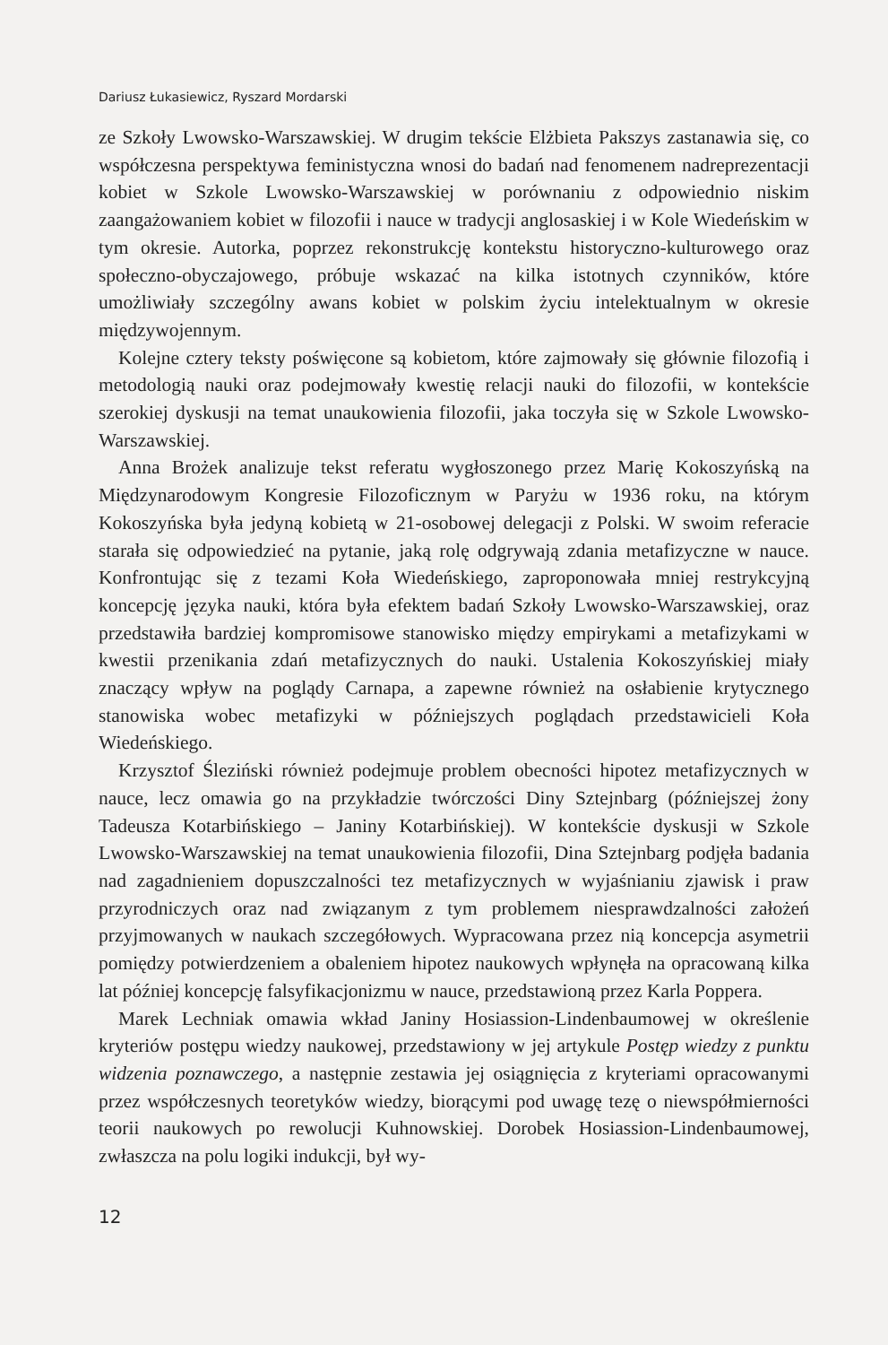Dariusz Łukasiewicz, Ryszard Mordarski
ze Szkoły Lwowsko-Warszawskiej. W drugim tekście Elżbieta Pakszys zastanawia się, co współczesna perspektywa feministyczna wnosi do badań nad fenomenem nadreprezentacji kobiet w Szkole Lwowsko-Warszawskiej w porównaniu z odpowiednio niskim zaangażowaniem kobiet w filozofii i nauce w tradycji anglosaskiej i w Kole Wiedeńskim w tym okresie. Autorka, poprzez rekonstrukcję kontekstu historyczno-kulturowego oraz społeczno-obyczajowego, próbuje wskazać na kilka istotnych czynników, które umożliwiały szczególny awans kobiet w polskim życiu intelektualnym w okresie międzywojennym.
Kolejne cztery teksty poświęcone są kobietom, które zajmowały się głównie filozofią i metodologią nauki oraz podejmowały kwestię relacji nauki do filozofii, w kontekście szerokiej dyskusji na temat unaukowienia filozofii, jaka toczyła się w Szkole Lwowsko-Warszawskiej.
Anna Brożek analizuje tekst referatu wygłoszonego przez Marię Kokoszyńską na Międzynarodowym Kongresie Filozoficznym w Paryżu w 1936 roku, na którym Kokoszyńska była jedyną kobietą w 21-osobowej delegacji z Polski. W swoim referacie starała się odpowiedzieć na pytanie, jaką rolę odgrywają zdania metafizyczne w nauce. Konfrontując się z tezami Koła Wiedeńskiego, zaproponowała mniej restrykcyjną koncepcję języka nauki, która była efektem badań Szkoły Lwowsko-Warszawskiej, oraz przedstawiła bardziej kompromisowe stanowisko między empirykami a metafizykami w kwestii przenikania zdań metafizycznych do nauki. Ustalenia Kokoszyńskiej miały znaczący wpływ na poglądy Carnapa, a zapewne również na osłabienie krytycznego stanowiska wobec metafizyki w późniejszych poglądach przedstawicieli Koła Wiedeńskiego.
Krzysztof Śleziński również podejmuje problem obecności hipotez metafizycznych w nauce, lecz omawia go na przykładzie twórczości Diny Sztejnbarg (późniejszej żony Tadeusza Kotarbińskiego – Janiny Kotarbińskiej). W kontekście dyskusji w Szkole Lwowsko-Warszawskiej na temat unaukowienia filozofii, Dina Sztejnbarg podjęła badania nad zagadnieniem dopuszczalności tez metafizycznych w wyjaśnianiu zjawisk i praw przyrodniczych oraz nad związanym z tym problemem niesprawdzalności założeń przyjmowanych w naukach szczegółowych. Wypracowana przez nią koncepcja asymetrii pomiędzy potwierdzeniem a obaleniem hipotez naukowych wpłynęła na opracowaną kilka lat później koncepcję falsyfikacjonizmu w nauce, przedstawioną przez Karla Poppera.
Marek Lechniak omawia wkład Janiny Hosiassion-Lindenbaumowej w określenie kryteriów postępu wiedzy naukowej, przedstawiony w jej artykule Postęp wiedzy z punktu widzenia poznawczego, a następnie zestawia jej osiągnięcia z kryteriami opracowanymi przez współczesnych teoretyków wiedzy, biorącymi pod uwagę tezę o niewspółmierności teorii naukowych po rewolucji Kuhnowskiej. Dorobek Hosiassion-Lindenbaumowej, zwłaszcza na polu logiki indukcji, był wy-
12